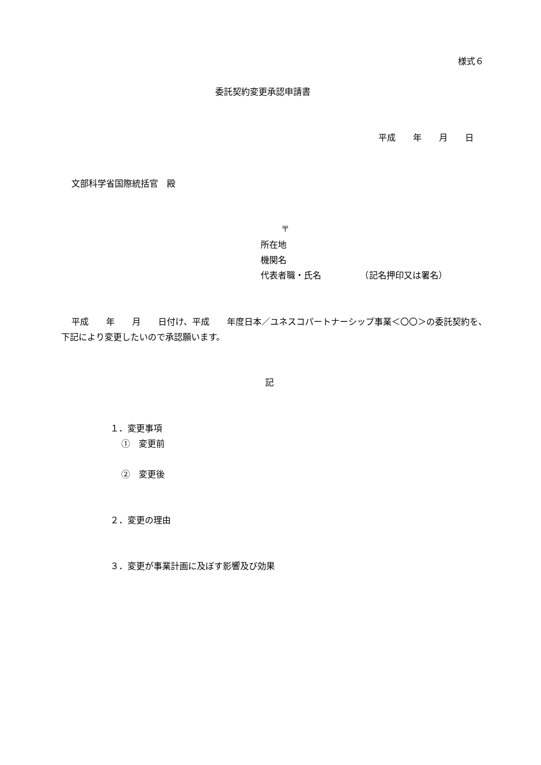様式６
委託契約変更承認申請書
平成　　年　　月　　日
文部科学省国際統括官　殿
〒
所在地
機関名
代表者職・氏名　　　　　（記名押印又は署名）
平成　　年　　月　　日付け、平成　　年度日本／ユネスコパートナーシップ事業＜〇〇＞の委託契約を、下記により変更したいので承認願います。
記
１．変更事項
①　変更前
②　変更後
２．変更の理由
３．変更が事業計画に及ぼす影響及び効果